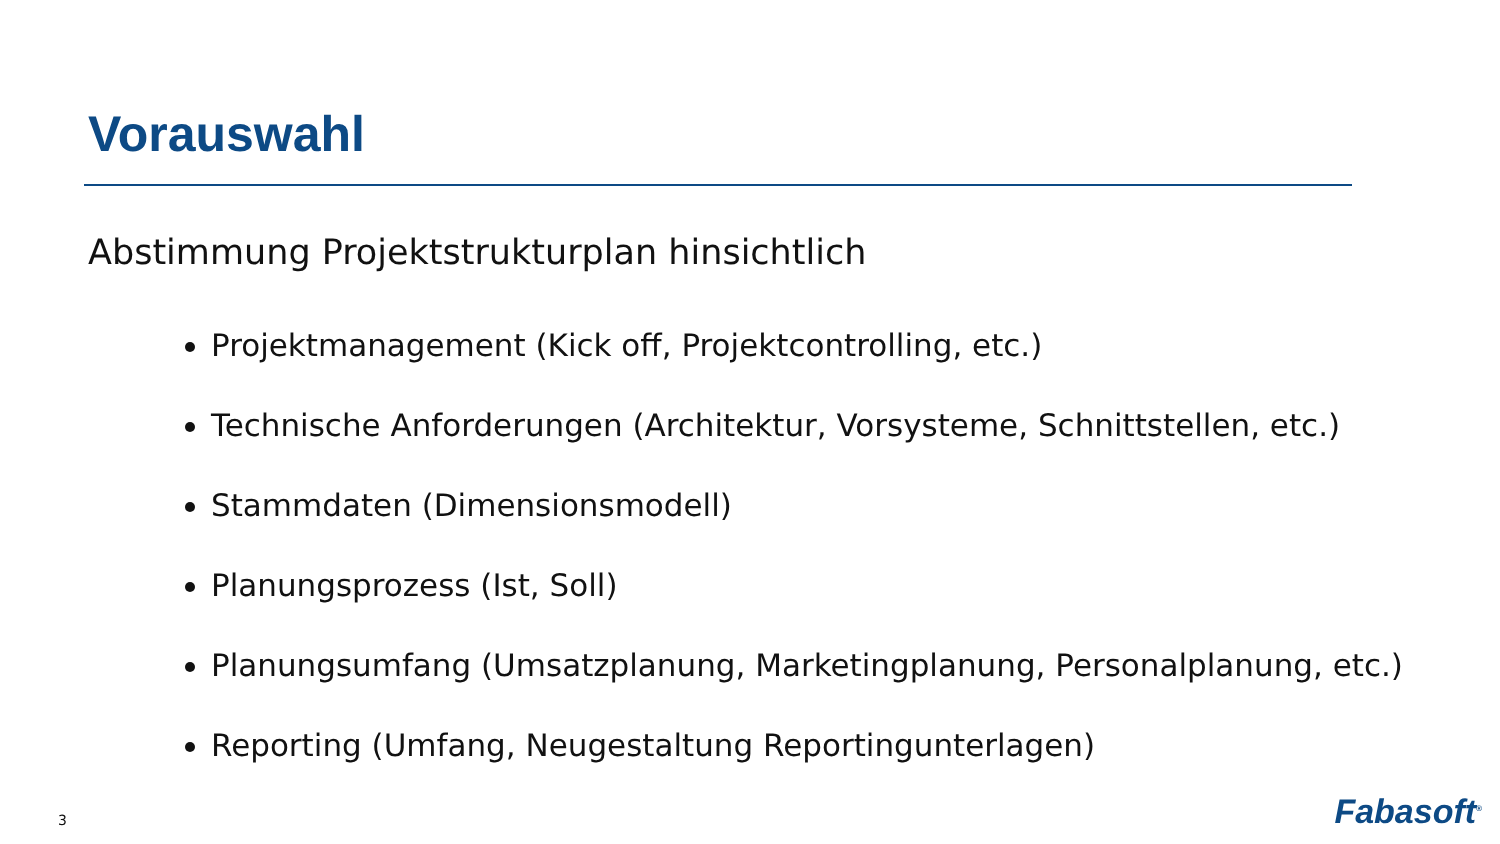Vorauswahl
Abstimmung Projektstrukturplan hinsichtlich
Projektmanagement (Kick off, Projektcontrolling, etc.)
Technische Anforderungen (Architektur, Vorsysteme, Schnittstellen, etc.)
Stammdaten (Dimensionsmodell)
Planungsprozess (Ist, Soll)
Planungsumfang (Umsatzplanung, Marketingplanung, Personalplanung, etc.)
Reporting (Umfang, Neugestaltung Reportingunterlagen)
3 Fabasoft<sup>®</sup>